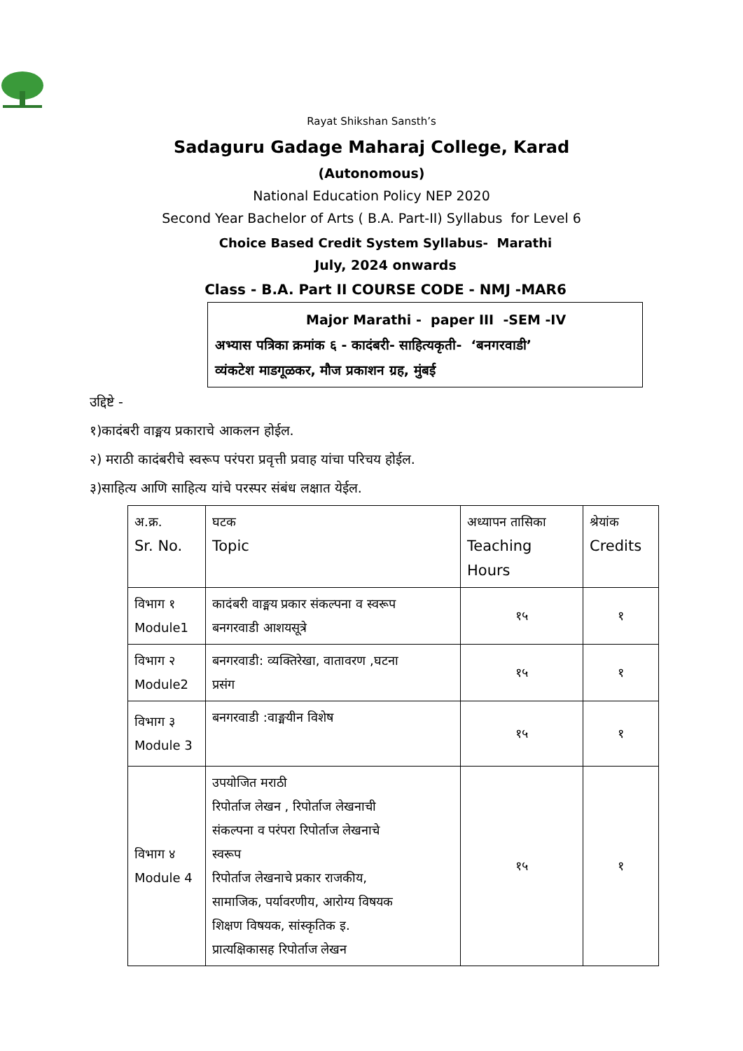Rayat Shikshan Sansth’s
Sadaguru Gadage Maharaj College, Karad
(Autonomous)
National Education Policy NEP 2020
Second Year Bachelor of Arts ( B.A. Part-II) Syllabus for Level 6
Choice Based Credit System Syllabus- Marathi
July, 2024 onwards
Class - B.A. Part II COURSE CODE - NMJ -MAR6
Major Marathi - paper III -SEM -IV
अभ्यास पत्रिका क्रमांक ६ - कादंबरी- साहित्यकृती- ‘बनगरवाडी’
व्यंकटेश माडगूळकर, मौज प्रकाशन ग्रह, मुंबई
उद्दिष्टे -
१)कादंबरी वाङ्मय प्रकाराचे आकलन होईल.
२) मराठी कादंबरीचे स्वरूप परंपरा प्रवृत्ती प्रवाह यांचा परिचय होईल.
३)साहित्य आणि साहित्य यांचे परस्पर संबंध लक्षात येईल.
| अ.क्र. Sr. No. | घटक Topic | अध्यापन तासिका Teaching Hours | श्रेयांक Credits |
| --- | --- | --- | --- |
| विभाग १ Module1 | कादंबरी वाङ्मय प्रकार संकल्पना व स्वरूप बनगरवाडी आशयसूत्रे | १५ | १ |
| विभाग २ Module2 | बनगरवाडी: व्यक्तिरेखा, वातावरण ,घटना प्रसंग | १५ | १ |
| विभाग ३ Module 3 | बनगरवाडी :वाङ्मयीन विशेष | १५ | १ |
| विभाग ४ Module 4 | उपयोजित मराठी रिपोर्ताज लेखन , रिपोर्ताज लेखनाची संकल्पना व परंपरा रिपोर्ताज लेखनाचे स्वरूप रिपोर्ताज लेखनाचे प्रकार राजकीय, सामाजिक, पर्यावरणीय, आरोग्य विषयक शिक्षण विषयक, सांस्कृतिक इ. प्रात्यक्षिकासह रिपोर्ताज लेखन | १५ | १ |